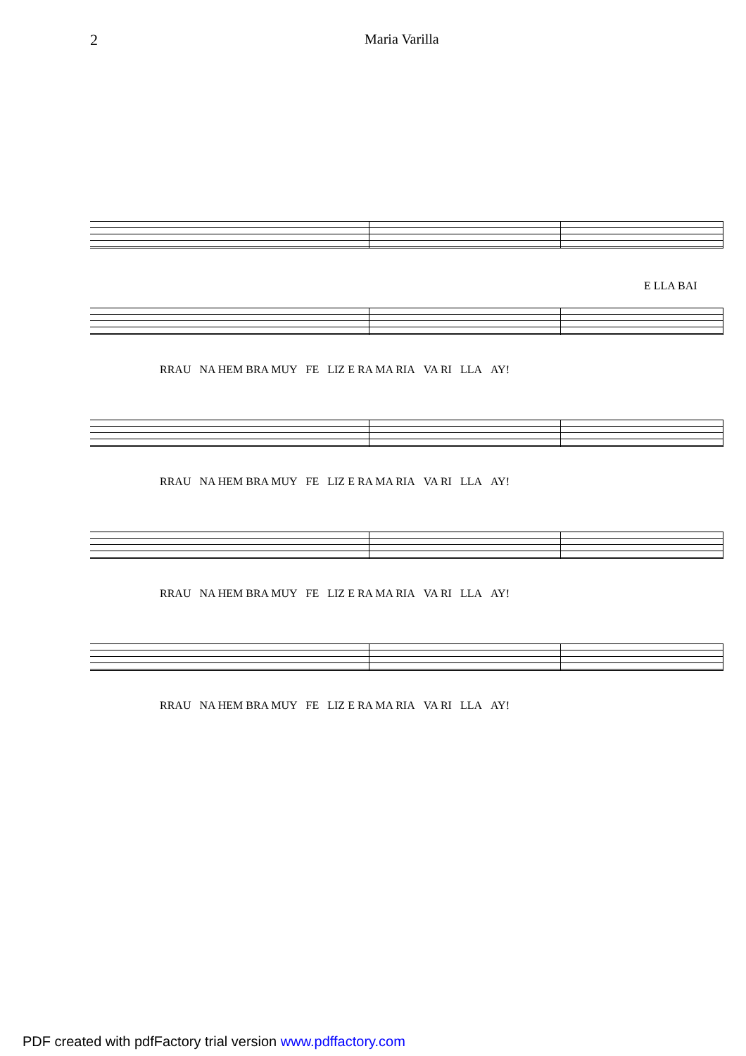2 Maria Varilla
E LLA BAI
RRAU NA HEM BRA MUY FE LIZ E RA MA RIA VA RI LLA AY!
RRAU NA HEM BRA MUY FE LIZ E RA MA RIA VA RI LLA AY!
RRAU NA HEM BRA MUY FE LIZ E RA MA RIA VA RI LLA AY!
RRAU NA HEM BRA MUY FE LIZ E RA MA RIA VA RI LLA AY!
PDF created with pdfFactory trial version www.pdffactory.com